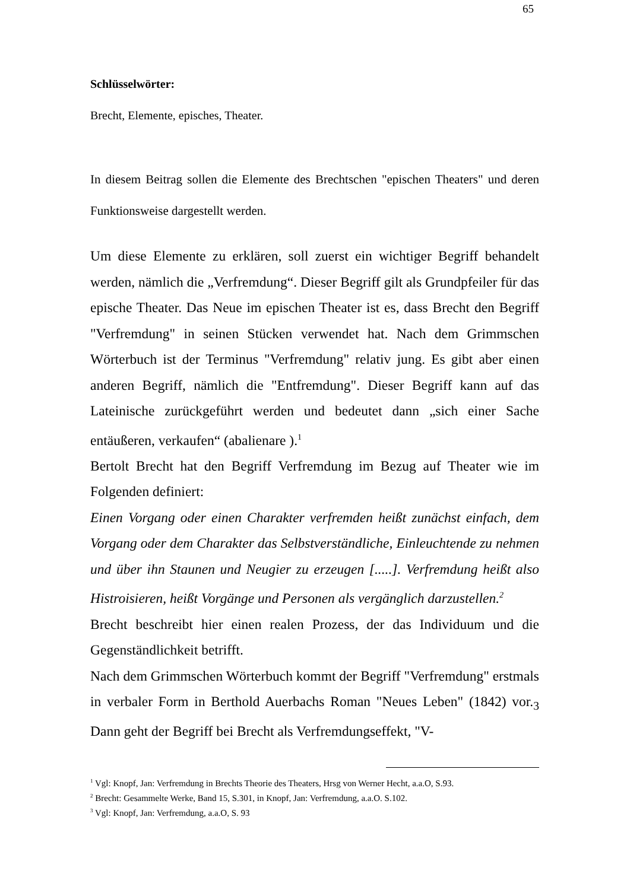65
Schlüsselwörter:
Brecht, Elemente, episches, Theater.
In diesem Beitrag sollen die Elemente des Brechtschen "epischen Theaters" und deren Funktionsweise dargestellt werden.
Um diese Elemente zu erklären, soll zuerst ein wichtiger Begriff behandelt werden, nämlich die „Verfremdung“. Dieser Begriff gilt als Grundpfeiler für das epische Theater. Das Neue im epischen Theater ist es, dass Brecht den Begriff "Verfremdung" in seinen Stücken verwendet hat. Nach dem Grimmschen Wörterbuch ist der Terminus "Verfremdung" relativ jung. Es gibt aber einen anderen Begriff, nämlich die "Entfremdung". Dieser Begriff kann auf das Lateinische zurückgeführt werden und bedeutet dann „sich einer Sache entäußeren, verkaufen“ (abalienare ).<sup>1</sup>
Bertolt Brecht hat den Begriff Verfremdung im Bezug auf Theater wie im Folgenden definiert:
Einen Vorgang oder einen Charakter verfremden heißt zunächst einfach, dem Vorgang oder dem Charakter das Selbstverständliche, Einleuchtende zu nehmen und über ihn Staunen und Neugier zu erzeugen [.....]. Verfremdung heißt also Histroisieren, heißt Vorgänge und Personen als vergänglich darzustellen.<sup>2</sup>
Brecht beschreibt hier einen realen Prozess, der das Individuum und die Gegenständlichkeit betrifft.
Nach dem Grimmschen Wörterbuch kommt der Begriff "Verfremdung" erstmals in verbaler Form in Berthold Auerbachs Roman "Neues Leben" (1842) vor.<sub>3</sub> Dann geht der Begriff bei Brecht als Verfremdungseffekt, "V-
<sup>1</sup> Vgl: Knopf, Jan: Verfremdung in Brechts Theorie des Theaters, Hrsg von Werner Hecht, a.a.O, S.93.
<sup>2</sup> Brecht: Gesammelte Werke, Band 15, S.301, in Knopf, Jan: Verfremdung, a.a.O. S.102.
<sup>3</sup> Vgl: Knopf, Jan: Verfremdung, a.a.O, S. 93